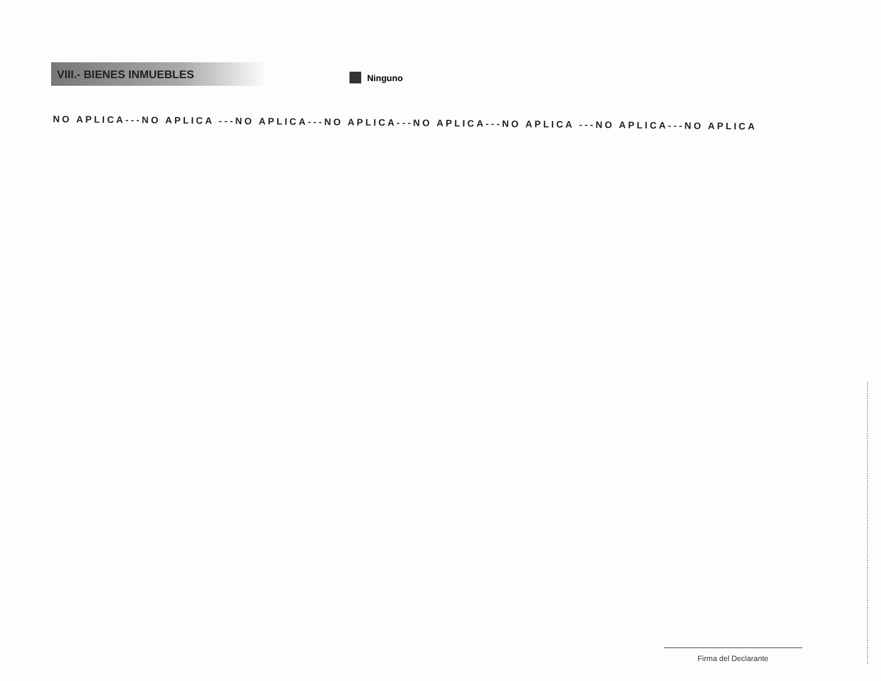VIII.- BIENES INMUEBLES
Ninguno
NO APLICA---NO APLICA ---NO APLICA---NO APLICA---NO APLICA---NO APLICA ---NO APLICA---NO APLICA
Firma del Declarante